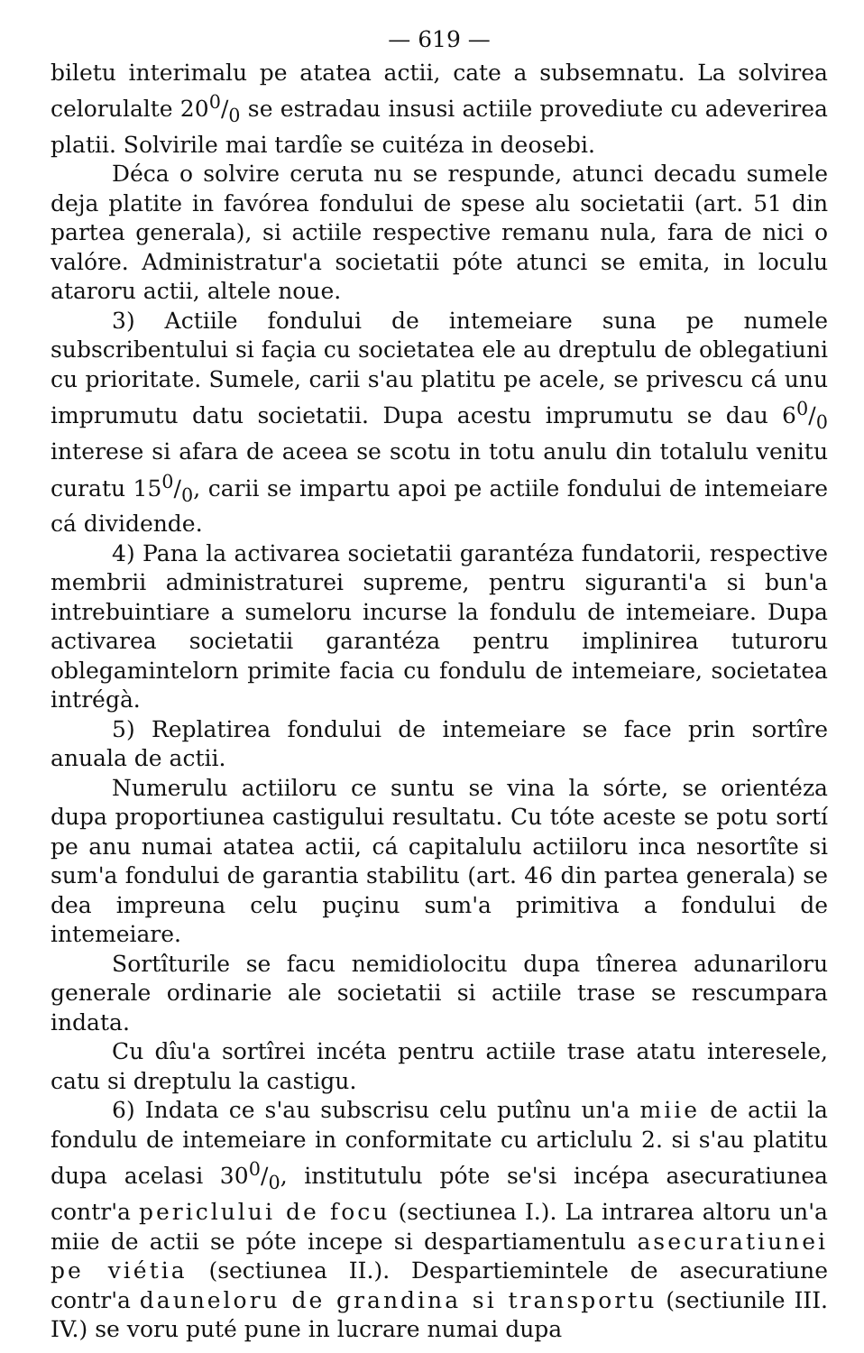— 619 —
biletu interimalu pe atatea actii, cate a subsemnatu. La solvirea celorulalte 200/0 se estradau insusi actiile provediute cu adeverirea platii. Solvirile mai tardîe se cuitéza in deosebi.
Déca o solvire ceruta nu se respunde, atunci decadu sumele deja platite in favórea fondului de spese alu societatii (art. 51 din partea generala), si actiile respective remanu nula, fara de nici o valóre. Administratur'a societatii póte atunci se emita, in loculu ataroru actii, altele noue.
3) Actiile fondului de intemeiare suna pe numele subscribentului si façia cu societatea ele au dreptulu de oblegatiuni cu prioritate. Sumele, carii s'au platitu pe acele, se privescu cá unu imprumutu datu societatii. Dupa acestu imprumutu se dau 60/0 interese si afara de aceea se scotu in totu anulu din totalulu venitu curatu 150/0, carii se impartu apoi pe actiile fondului de intemeiare cá dividende.
4) Pana la activarea societatii garantéza fundatorii, respective membrii administraturei supreme, pentru siguranti'a si bun'a intrebuintiare a sumeloru incurse la fondulu de intemeiare. Dupa activarea societatii garantéza pentru implinirea tuturoru oblegamintelorn primite facia cu fondulu de intemeiare, societatea intrégà.
5) Replatirea fondului de intemeiare se face prin sortîre anuala de actii.
Numerulu actiiloru ce suntu se vina la sórte, se orientéza dupa proportiunea castigului resultatu. Cu tóte aceste se potu sortí pe anu numai atatea actii, cá capitalulu actiiloru inca nesortîte si sum'a fondului de garantia stabilitu (art. 46 din partea generala) se dea impreuna celu puçinu sum'a primitiva a fondului de intemeiare.
Sortîturile se facu nemidiolocitu dupa tînerea adunariloru generale ordinarie ale societatii si actiile trase se rescumpara indata.
Cu dîu'a sortîrei incéta pentru actiile trase atatu interesele, catu si dreptulu la castigu.
6) Indata ce s'au subscrisu celu putînu un'a miie de actii la fondulu de intemeiare in conformitate cu articlulu 2. si s'au platitu dupa acelasi 300/0, institutulu póte se'si incépa asecuratiunea contr'a periclului de focu (sectiunea I.). La intrarea altoru un'a miie de actii se póte incepe si despartiamentulu asecuratiunei pe viétia (sectiunea II.). Despartiemintele de asecuratiune contr'a dauneloru de grandina si transportu (sectiunile III. IV.) se voru puté pune in lucrare numai dupa